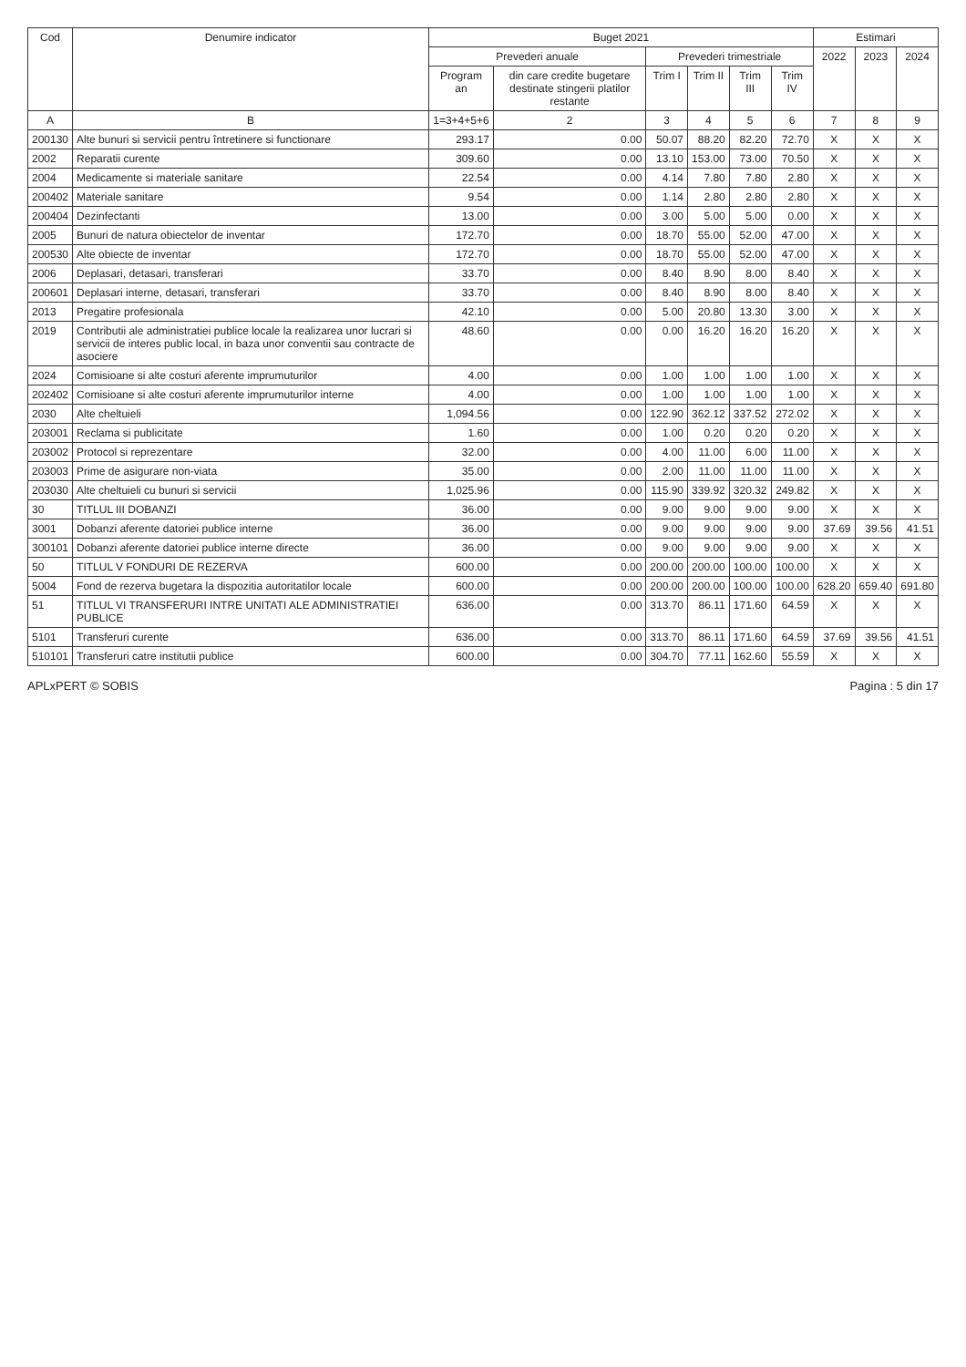| Cod | Denumire indicator | Buget 2021 | | | | | | Estimari | | |
| --- | --- | --- | --- | --- | --- | --- | --- | --- | --- | --- |
| | | Prevederi anuale | | Prevederi trimestriale | | | | 2022 | 2023 | 2024 |
| | | Program an | din care credite bugetare destinate stingerii platilor restante | Trim I | Trim II | Trim III | Trim IV | | | |
| A | B | 1=3+4+5+6 | 2 | 3 | 4 | 5 | 6 | 7 | 8 | 9 |
| 200130 | Alte bunuri si servicii pentru întretinere si functionare | 293.17 | 0.00 | 50.07 | 88.20 | 82.20 | 72.70 | X | X | X |
| 2002 | Reparatii curente | 309.60 | 0.00 | 13.10 | 153.00 | 73.00 | 70.50 | X | X | X |
| 2004 | Medicamente si materiale sanitare | 22.54 | 0.00 | 4.14 | 7.80 | 7.80 | 2.80 | X | X | X |
| 200402 | Materiale sanitare | 9.54 | 0.00 | 1.14 | 2.80 | 2.80 | 2.80 | X | X | X |
| 200404 | Dezinfectanti | 13.00 | 0.00 | 3.00 | 5.00 | 5.00 | 0.00 | X | X | X |
| 2005 | Bunuri de natura obiectelor de inventar | 172.70 | 0.00 | 18.70 | 55.00 | 52.00 | 47.00 | X | X | X |
| 200530 | Alte obiecte de inventar | 172.70 | 0.00 | 18.70 | 55.00 | 52.00 | 47.00 | X | X | X |
| 2006 | Deplasari, detasari, transferari | 33.70 | 0.00 | 8.40 | 8.90 | 8.00 | 8.40 | X | X | X |
| 200601 | Deplasari interne, detasari, transferari | 33.70 | 0.00 | 8.40 | 8.90 | 8.00 | 8.40 | X | X | X |
| 2013 | Pregatire profesionala | 42.10 | 0.00 | 5.00 | 20.80 | 13.30 | 3.00 | X | X | X |
| 2019 | Contributii ale administratiei publice locale la realizarea unor lucrari si servicii de interes public local, in baza unor conventii sau contracte de asociere | 48.60 | 0.00 | 0.00 | 16.20 | 16.20 | 16.20 | X | X | X |
| 2024 | Comisioane si alte costuri aferente imprumuturilor | 4.00 | 0.00 | 1.00 | 1.00 | 1.00 | 1.00 | X | X | X |
| 202402 | Comisioane si alte costuri aferente imprumuturilor interne | 4.00 | 0.00 | 1.00 | 1.00 | 1.00 | 1.00 | X | X | X |
| 2030 | Alte cheltuieli | 1,094.56 | 0.00 | 122.90 | 362.12 | 337.52 | 272.02 | X | X | X |
| 203001 | Reclama si publicitate | 1.60 | 0.00 | 1.00 | 0.20 | 0.20 | 0.20 | X | X | X |
| 203002 | Protocol si reprezentare | 32.00 | 0.00 | 4.00 | 11.00 | 6.00 | 11.00 | X | X | X |
| 203003 | Prime de asigurare non-viata | 35.00 | 0.00 | 2.00 | 11.00 | 11.00 | 11.00 | X | X | X |
| 203030 | Alte cheltuieli cu bunuri si servicii | 1,025.96 | 0.00 | 115.90 | 339.92 | 320.32 | 249.82 | X | X | X |
| 30 | TITLUL III DOBANZI | 36.00 | 0.00 | 9.00 | 9.00 | 9.00 | 9.00 | X | X | X |
| 3001 | Dobanzi aferente datoriei publice interne | 36.00 | 0.00 | 9.00 | 9.00 | 9.00 | 9.00 | 37.69 | 39.56 | 41.51 |
| 300101 | Dobanzi aferente datoriei publice interne directe | 36.00 | 0.00 | 9.00 | 9.00 | 9.00 | 9.00 | X | X | X |
| 50 | TITLUL V FONDURI DE REZERVA | 600.00 | 0.00 | 200.00 | 200.00 | 100.00 | 100.00 | X | X | X |
| 5004 | Fond de rezerva bugetara la dispozitia autoritatilor locale | 600.00 | 0.00 | 200.00 | 200.00 | 100.00 | 100.00 | 628.20 | 659.40 | 691.80 |
| 51 | TITLUL VI TRANSFERURI INTRE UNITATI ALE ADMINISTRATIEI PUBLICE | 636.00 | 0.00 | 313.70 | 86.11 | 171.60 | 64.59 | X | X | X |
| 5101 | Transferuri curente | 636.00 | 0.00 | 313.70 | 86.11 | 171.60 | 64.59 | 37.69 | 39.56 | 41.51 |
| 510101 | Transferuri catre institutii publice | 600.00 | 0.00 | 304.70 | 77.11 | 162.60 | 55.59 | X | X | X |
APLxPERT © SOBIS Pagina : 5 din 17